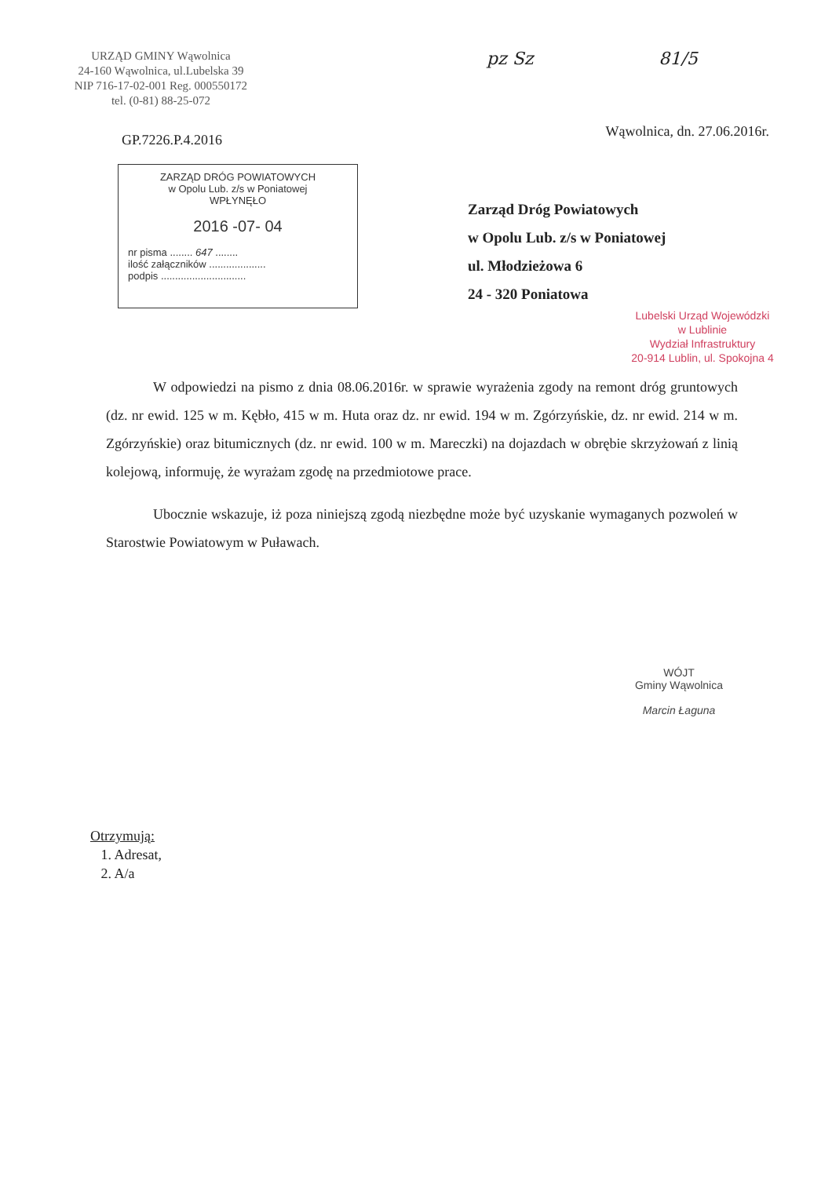URZĄD GMINY Wąwolnica
24-160 Wąwolnica, ul.Lubelska 39
NIP 716-17-02-001 Reg. 000550172
tel. (0-81) 88-25-072
GP.7226.P.4.2016
pz Sz 81/5
Wąwolnica, dn. 27.06.2016r.
ZARZĄD DRÓG POWIATOWYCH
w Opolu Lub. z/s w Poniatowej
WPŁYNĘŁO
2016 -07- 04
nr pisma ........ 647 ........
ilość załączników ....................
podpis ..............................
Zarząd Dróg Powiatowych
w Opolu Lub. z/s w Poniatowej
ul. Młodzieżowa 6
24 - 320 Poniatowa
Lubelski Urząd Wojewódzki
w Lublinie
Wydział Infrastruktury
20-914 Lublin, ul. Spokojna 4
W odpowiedzi na pismo z dnia 08.06.2016r. w sprawie wyrażenia zgody na remont dróg gruntowych (dz. nr ewid. 125 w m. Kębło, 415 w m. Huta oraz dz. nr ewid. 194 w m. Zgórzyńskie, dz. nr ewid. 214 w m. Zgórzyńskie) oraz bitumicznych (dz. nr ewid. 100 w m. Mareczki) na dojazdach w obrębie skrzyżowań z linią kolejową, informuję, że wyrażam zgodę na przedmiotowe prace.
Ubocznie wskazuje, iż poza niniejszą zgodą niezbędne może być uzyskanie wymaganych pozwoleń w Starostwie Powiatowym w Puławach.
WÓJT
Gminy Wąwolnica
Marcin Łaguna
Otrzymują:
1. Adresat,
2. A/a